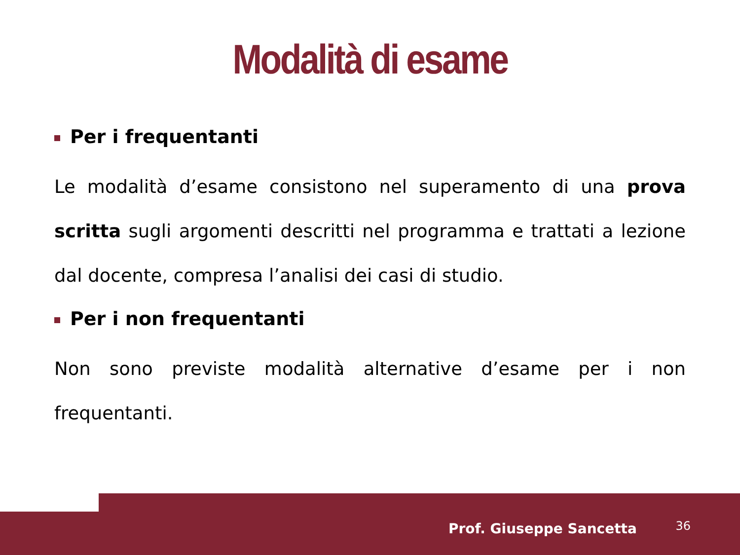Modalità di esame
Per i frequentanti
Le modalità d’esame consistono nel superamento di una prova scritta sugli argomenti descritti nel programma e trattati a lezione dal docente, compresa l’analisi dei casi di studio.
Per i non frequentanti
Non sono previste modalità alternative d’esame per i non frequentanti.
Prof. Giuseppe Sancetta 36